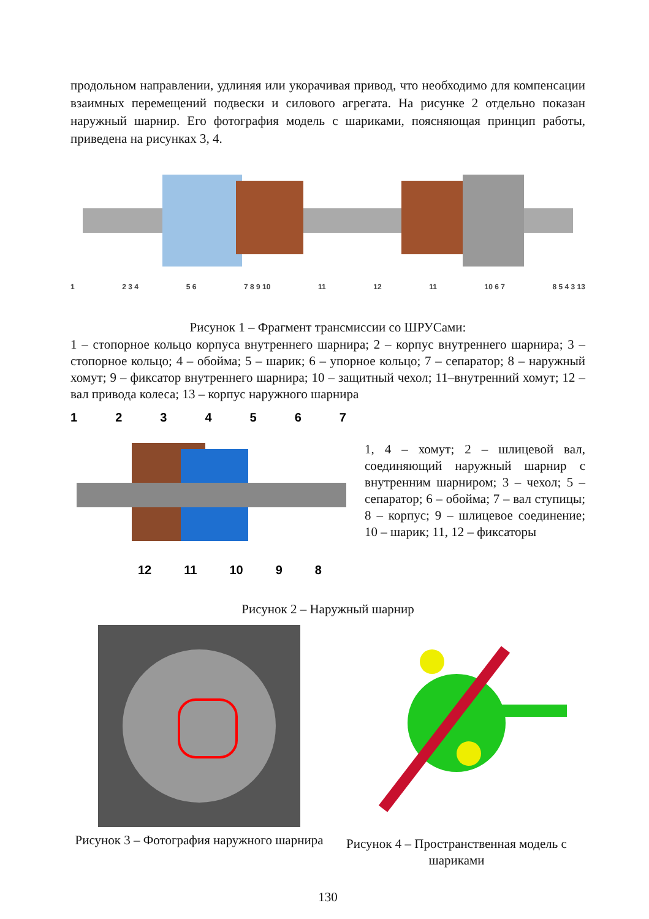продольном направлении, удлиняя или укорачивая привод, что необходимо для компенсации взаимных перемещений подвески и силового агрегата. На рисунке 2 отдельно показан наружный шарнир. Его фотография модель с шариками, поясняющая принцип работы, приведена на рисунках 3, 4.
1 2 3 4 5 6 7 8 9 10 11 12 11 10 6 7 8 5 4 3 13
Рисунок 1 – Фрагмент трансмиссии со ШРУСами:
1 – стопорное кольцо корпуса внутреннего шарнира; 2 – корпус внутреннего шарнира; 3 – стопорное кольцо; 4 – обойма; 5 – шарик; 6 – упорное кольцо; 7 – сепаратор; 8 – наружный хомут; 9 – фиксатор внутреннего шарнира; 10 – защитный чехол; 11–внутренний хомут; 12 – вал привода колеса; 13 – корпус наружного шарнира
1234567
12 11 10 98
1, 4 – хомут; 2 – шлицевой вал, соединяющий наружный шарнир с внутренним шарниром; 3 – чехол; 5 – сепаратор; 6 – обойма; 7 – вал ступицы; 8 – корпус; 9 – шлицевое соединение; 10 – шарик; 11, 12 – фиксаторы
Рисунок 2 – Наружный шарнир
Рисунок 3 – Фотография наружного шарнира
Рисунок 4 – Пространственная модель с шариками
130